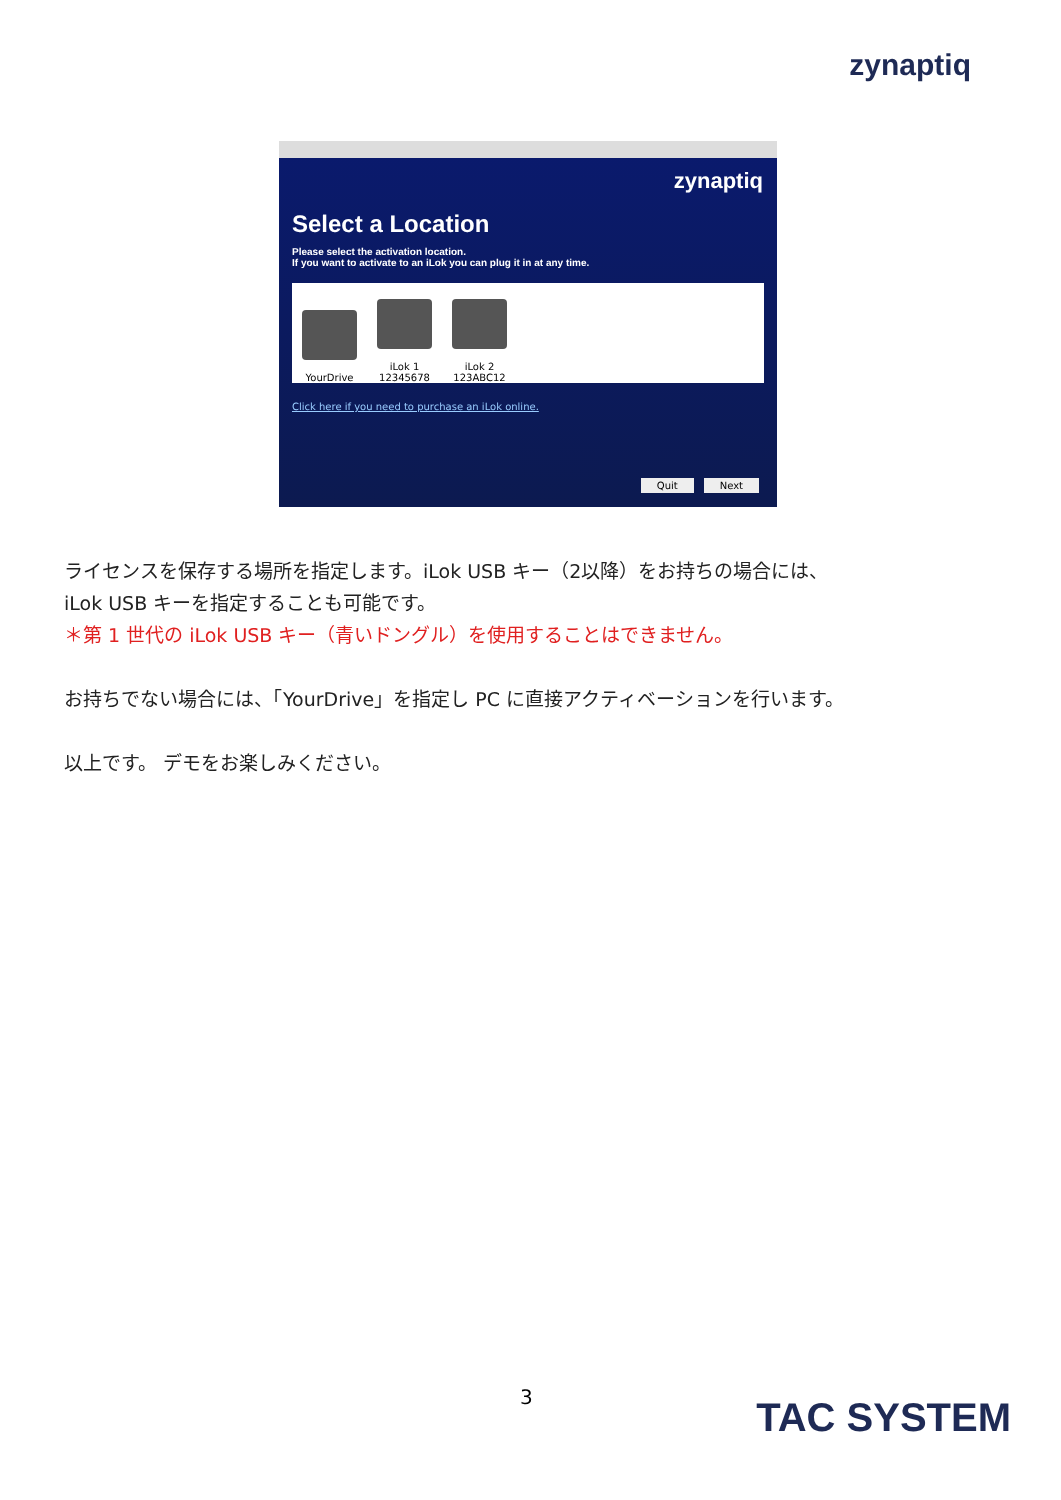zynaptiq
zynaptiq
Select a Location
Please select the activation location.
If you want to activate to an iLok you can plug it in at any time.
YourDrive
iLok 1
12345678
iLok 2
123ABC12
Click here if you need to purchase an iLok online.
Quit Next
ライセンスを保存する場所を指定します。iLok USB キー（2以降）をお持ちの場合には、
iLok USB キーを指定することも可能です。
＊第 1 世代の iLok USB キー（青いドングル）を使用することはできません。
お持ちでない場合には、「YourDrive」を指定し PC に直接アクティベーションを行います。
以上です。 デモをお楽しみください。
3 TAC SYSTEM